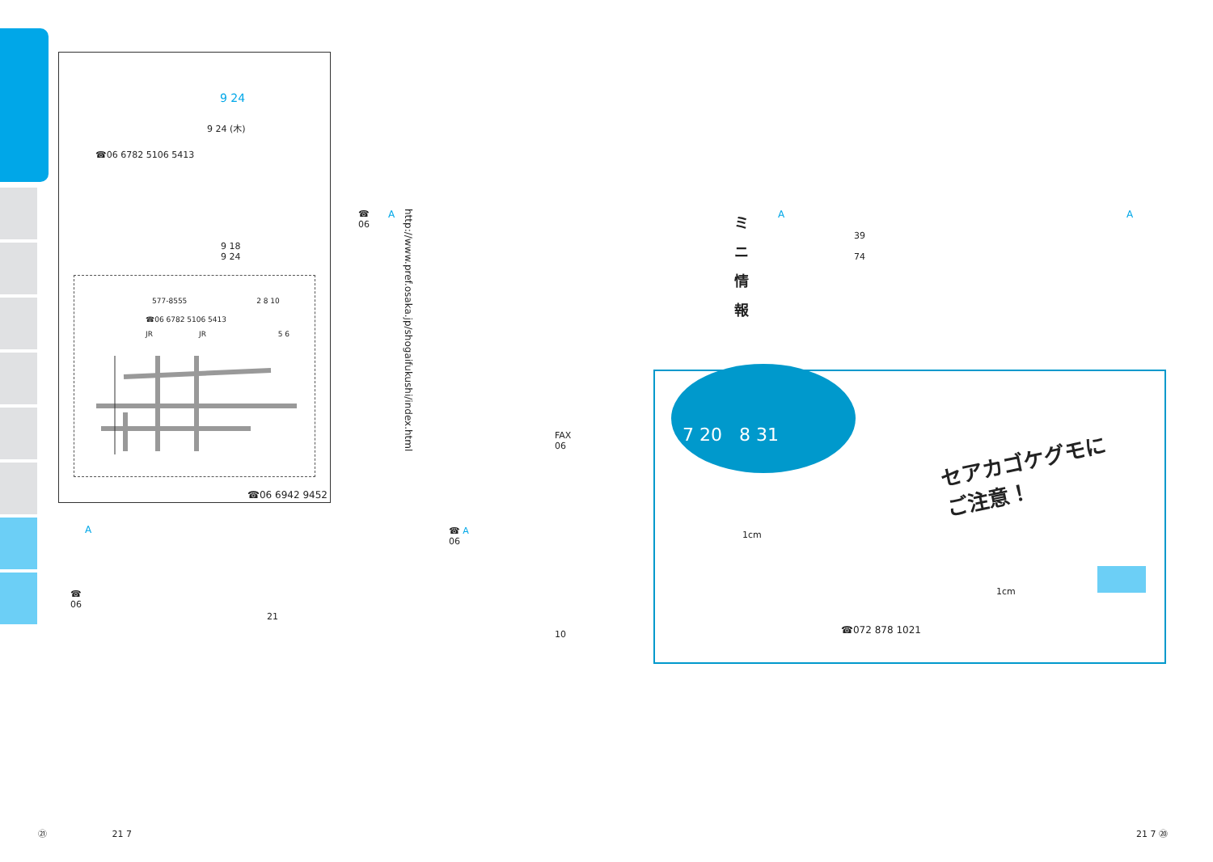9 24
9 24 (木)
☎06 6782 5106 5413
9 18
9 24
577-8555 2 8 10
☎06 6782 5106 5413
JR JR 5 6
☎06 6942 9452
A
☎
06
21
☎
06
A
http://www.pref.osaka.jp/shogaifukushi/index.html
FAX
06
☎ A
06
10
ミ
ニ
情
報
A
39
74
A
7 20 8 31
セアカゴケグモに
ご注意！
1cm
1cm
☎072 878 1021
㉑ 21 7 21 7 ⑳